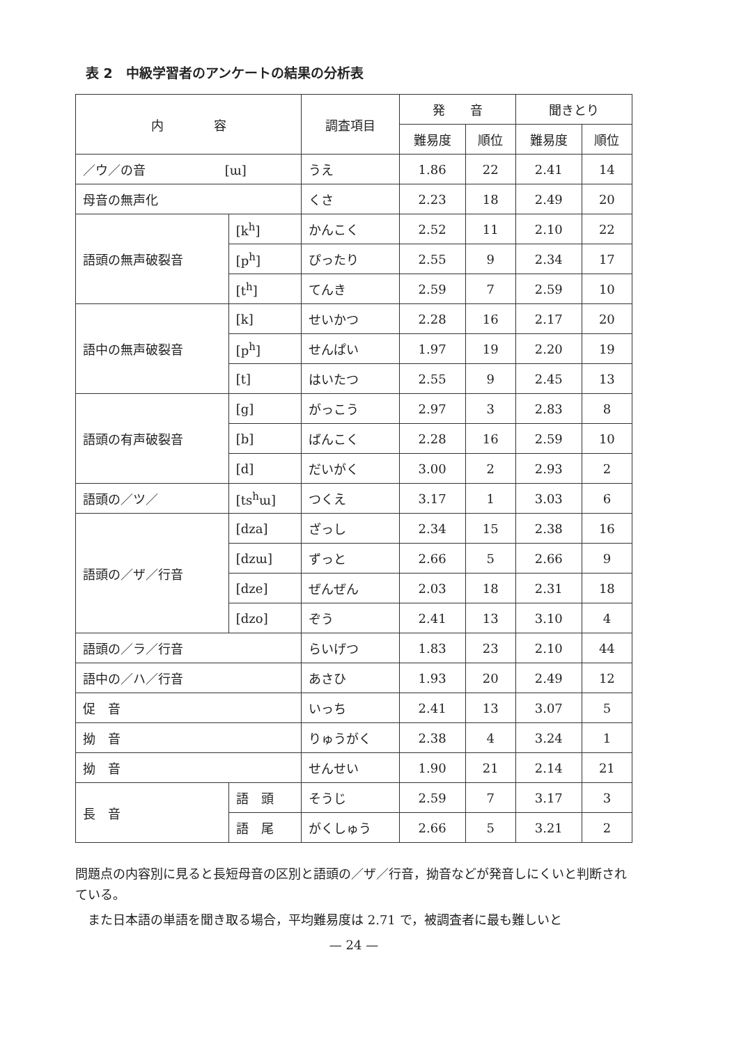表 2　中級学習者のアンケートの結果の分析表
| 内 容 | | 調査項目 | 発 音 | | 聞きとり | |
| --- | --- | --- | --- | --- | --- | --- |
| | | | 難易度 | 順位 | 難易度 | 順位 |
| ／ウ／の音 [ɯ] | | うえ | 1.86 | 22 | 2.41 | 14 |
| 母音の無声化 | | くさ | 2.23 | 18 | 2.49 | 20 |
| 語頭の無声破裂音 | [k<sup>h</sup>] | かんこく | 2.52 | 11 | 2.10 | 22 |
| | [p<sup>h</sup>] | ぴったり | 2.55 | 9 | 2.34 | 17 |
| | [t<sup>h</sup>] | てんき | 2.59 | 7 | 2.59 | 10 |
| 語中の無声破裂音 | [k] | せいかつ | 2.28 | 16 | 2.17 | 20 |
| | [p<sup>h</sup>] | せんぱい | 1.97 | 19 | 2.20 | 19 |
| | [t] | はいたつ | 2.55 | 9 | 2.45 | 13 |
| 語頭の有声破裂音 | [g] | がっこう | 2.97 | 3 | 2.83 | 8 |
| | [b] | ばんこく | 2.28 | 16 | 2.59 | 10 |
| | [d] | だいがく | 3.00 | 2 | 2.93 | 2 |
| 語頭の／ツ／ | [ts<sup>h</sup>ɯ] | つくえ | 3.17 | 1 | 3.03 | 6 |
| 語頭の／ザ／行音 | [dza] | ざっし | 2.34 | 15 | 2.38 | 16 |
| | [dzɯ] | ずっと | 2.66 | 5 | 2.66 | 9 |
| | [dze] | ぜんぜん | 2.03 | 18 | 2.31 | 18 |
| | [dzo] | ぞう | 2.41 | 13 | 3.10 | 4 |
| 語頭の／ラ／行音 | | らいげつ | 1.83 | 23 | 2.10 | 44 |
| 語中の／ハ／行音 | | あさひ | 1.93 | 20 | 2.49 | 12 |
| 促 音 | | いっち | 2.41 | 13 | 3.07 | 5 |
| 拗 音 | | りゅうがく | 2.38 | 4 | 3.24 | 1 |
| 拗 音 | | せんせい | 1.90 | 21 | 2.14 | 21 |
| 長 音 | 語 頭 | そうじ | 2.59 | 7 | 3.17 | 3 |
| | 語 尾 | がくしゅう | 2.66 | 5 | 3.21 | 2 |
問題点の内容別に見ると長短母音の区別と語頭の／ザ／行音，拗音などが発音しにくいと判断されている。
　また日本語の単語を聞き取る場合，平均難易度は 2.71 で，被調査者に最も難しいと
— 24 —